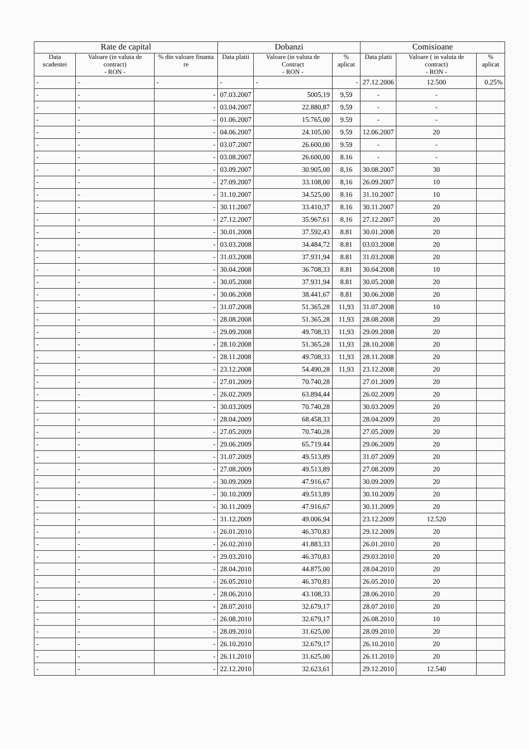| Rate de capital | | | Dobanzi | | | Comisioane | | |
| --- | --- | --- | --- | --- | --- | --- | --- | --- |
| Data scadentei | Valoare (in valuta de contract) - RON - | % din valoare finanta re | Data platii | Valoare (in valuta de Contract - RON - | % aplicat | Data platii | Valoare ( in valuta de contract) - RON - | % aplicat |
| - | - | - | - | - | - | 27.12.2006 | 12.500 | 0.25% |
| - | - | - | 07.03.2007 | 5005,19 | 9,59 | - | - | |
| - | - | - | 03.04.2007 | 22.880,87 | 9,59 | - | - | |
| - | - | - | 01.06.2007 | 15.765,00 | 9.59 | - | - | |
| - | - | - | 04.06.2007 | 24.105,00 | 9.59 | 12.06.2007 | 20 | |
| - | - | - | 03.07.2007 | 26.600,00 | 9.59 | - | - | |
| - | - | - | 03.08.2007 | 26.600,00 | 8.16 | - | - | |
| - | - | - | 03.09.2007 | 30.905,00 | 8,16 | 30.08.2007 | 30 | |
| - | - | - | 27.09.2007 | 33.108,00 | 8,16 | 26.09.2007 | 10 | |
| - | - | - | 31.10.2007 | 34.525,00 | 8.16 | 31.10.2007 | 10 | |
| - | - | - | 30.11.2007 | 33.410,37 | 8.16 | 30.11.2007 | 20 | |
| - | - | - | 27.12.2007 | 35.967,61 | 8.16 | 27.12.2007 | 20 | |
| - | - | - | 30.01.2008 | 37.592,43 | 8.81 | 30.01.2008 | 20 | |
| - | - | - | 03.03.2008 | 34.484,72 | 8.81 | 03.03.2008 | 20 | |
| - | - | - | 31.03.2008 | 37.931,94 | 8.81 | 31.03.2008 | 20 | |
| - | - | - | 30.04.2008 | 36.708,33 | 8.81 | 30.04.2008 | 10 | |
| - | - | - | 30.05.2008 | 37.931,94 | 8.81 | 30.05.2008 | 20 | |
| - | - | - | 30.06.2008 | 38.441,67 | 8.81 | 30.06.2008 | 20 | |
| - | - | - | 31.07.2008 | 51.365,28 | 11,93 | 31.07.2008 | 10 | |
| - | - | - | 28.08.2008 | 51.365,28 | 11,93 | 28.08.2008 | 20 | |
| - | - | - | 29.09.2008 | 49.708,33 | 11,93 | 29.09.2008 | 20 | |
| - | - | - | 28.10.2008 | 51.365,28 | 11,93 | 28.10.2008 | 20 | |
| - | - | - | 28.11.2008 | 49.708,33 | 11,93 | 28.11.2008 | 20 | |
| - | - | - | 23.12.2008 | 54.490,28 | 11,93 | 23.12.2008 | 20 | |
| - | - | - | 27.01.2009 | 70.740,28 | | 27.01.2009 | 20 | |
| - | - | - | 26.02.2009 | 63.894,44 | | 26.02.2009 | 20 | |
| - | - | - | 30.03.2009 | 70.740,28 | | 30.03.2009 | 20 | |
| - | - | - | 28.04.2009 | 68.458,33 | | 28.04.2009 | 20 | |
| - | - | - | 27.05.2009 | 70.740,28 | | 27.05.2009 | 20 | |
| - | - | - | 29.06.2009 | 65.719.44 | | 29.06.2009 | 20 | |
| - | - | - | 31.07.2009 | 49.513,89 | | 31.07.2009 | 20 | |
| - | - | - | 27.08.2009 | 49.513,89 | | 27.08.2009 | 20 | |
| - | - | - | 30.09.2009 | 47.916,67 | | 30.09.2009 | 20 | |
| - | - | - | 30.10.2009 | 49.513,89 | | 30.10.2009 | 20 | |
| - | - | - | 30.11.2009 | 47.916,67 | | 30.11.2009 | 20 | |
| - | - | - | 31.12.2009 | 49.006,94 | | 23.12.2009 | 12.520 | |
| - | - | - | 26.01.2010 | 46.370,83 | | 29.12.2009 | 20 | |
| - | - | - | 26.02.2010 | 41.883,33 | | 26.01.2010 | 20 | |
| - | - | - | 29.03.2010 | 46.370,83 | | 29.03.2010 | 20 | |
| - | - | - | 28.04.2010 | 44.875,00 | | 28.04.2010 | 20 | |
| - | - | - | 26.05.2010 | 46.370,83 | | 26.05.2010 | 20 | |
| - | - | - | 28.06.2010 | 43.108,33 | | 28.06.2010 | 20 | |
| - | - | - | 28.07.2010 | 32.679,17 | | 28.07.2010 | 20 | |
| - | - | - | 26.08.2010 | 32.679,17 | | 26.08.2010 | 10 | |
| - | - | - | 28.09.2010 | 31.625,00 | | 28.09.2010 | 20 | |
| - | - | - | 26.10.2010 | 32.679,17 | | 26.10.2010 | 20 | |
| - | - | - | 26.11.2010 | 31.625,00 | | 26.11.2010 | 20 | |
| - | - | - | 22.12.2010 | 32.623,61 | | 29.12.2010 | 12.540 | |